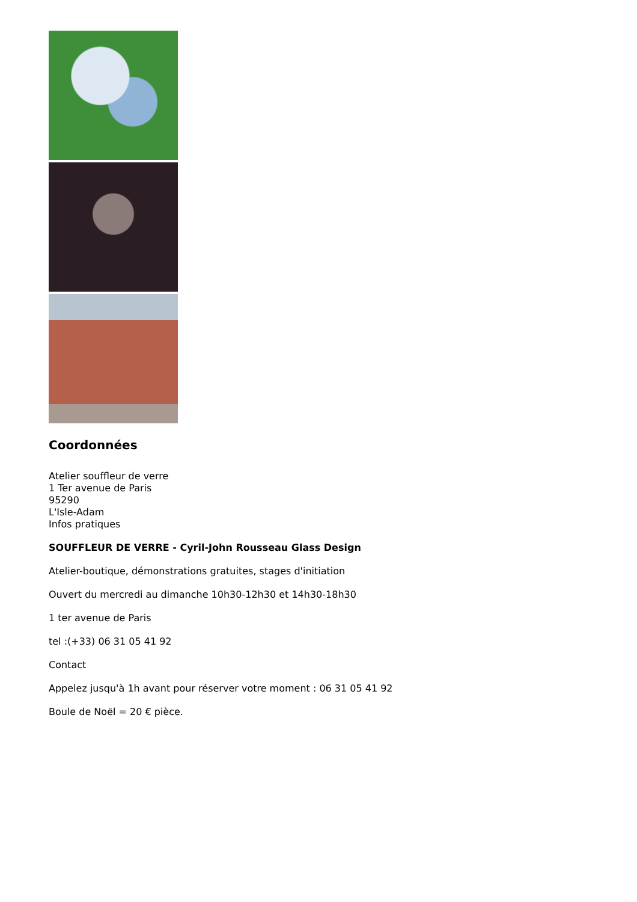Coordonnées
Atelier souffleur de verre
1 Ter avenue de Paris
95290
L'Isle-Adam
Infos pratiques
SOUFFLEUR DE VERRE - Cyril-John Rousseau Glass Design
Atelier-boutique, démonstrations gratuites, stages d'initiation
Ouvert du mercredi au dimanche 10h30-12h30 et 14h30-18h30
1 ter avenue de Paris
tel :(+33) 06 31 05 41 92
Contact
Appelez jusqu'à 1h avant pour réserver votre moment : 06 31 05 41 92
Boule de Noël = 20 € pièce.